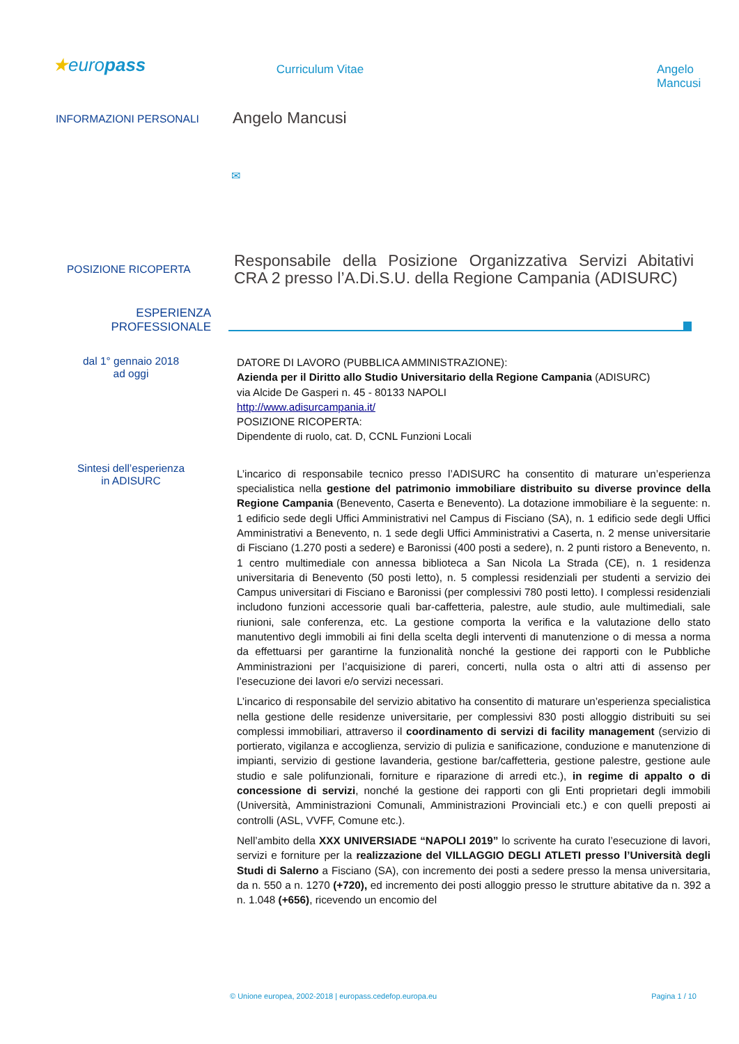★europass
Curriculum Vitae Angelo Mancusi
INFORMAZIONI PERSONALI
Angelo Mancusi
✉
POSIZIONE RICOPERTA
Responsabile della Posizione Organizzativa Servizi Abitativi CRA 2 presso l’A.Di.S.U. della Regione Campania (ADISURC)
ESPERIENZA
PROFESSIONALE
dal 1° gennaio 2018
ad oggi
DATORE DI LAVORO (PUBBLICA AMMINISTRAZIONE):
Azienda per il Diritto allo Studio Universitario della Regione Campania (ADISURC)
via Alcide De Gasperi n. 45 - 80133 NAPOLI
http://www.adisurcampania.it/
POSIZIONE RICOPERTA:
Dipendente di ruolo, cat. D, CCNL Funzioni Locali
Sintesi dell’esperienza
in ADISURC
L’incarico di responsabile tecnico presso l’ADISURC ha consentito di maturare un’esperienza specialistica nella gestione del patrimonio immobiliare distribuito su diverse province della Regione Campania (Benevento, Caserta e Benevento). La dotazione immobiliare è la seguente: n. 1 edificio sede degli Uffici Amministrativi nel Campus di Fisciano (SA), n. 1 edificio sede degli Uffici Amministrativi a Benevento, n. 1 sede degli Uffici Amministrativi a Caserta, n. 2 mense universitarie di Fisciano (1.270 posti a sedere) e Baronissi (400 posti a sedere), n. 2 punti ristoro a Benevento, n. 1 centro multimediale con annessa biblioteca a San Nicola La Strada (CE), n. 1 residenza universitaria di Benevento (50 posti letto), n. 5 complessi residenziali per studenti a servizio dei Campus universitari di Fisciano e Baronissi (per complessivi 780 posti letto). I complessi residenziali includono funzioni accessorie quali bar-caffetteria, palestre, aule studio, aule multimediali, sale riunioni, sale conferenza, etc. La gestione comporta la verifica e la valutazione dello stato manutentivo degli immobili ai fini della scelta degli interventi di manutenzione o di messa a norma da effettuarsi per garantirne la funzionalità nonché la gestione dei rapporti con le Pubbliche Amministrazioni per l’acquisizione di pareri, concerti, nulla osta o altri atti di assenso per l’esecuzione dei lavori e/o servizi necessari.
L’incarico di responsabile del servizio abitativo ha consentito di maturare un’esperienza specialistica nella gestione delle residenze universitarie, per complessivi 830 posti alloggio distribuiti su sei complessi immobiliari, attraverso il coordinamento di servizi di facility management (servizio di portierato, vigilanza e accoglienza, servizio di pulizia e sanificazione, conduzione e manutenzione di impianti, servizio di gestione lavanderia, gestione bar/caffetteria, gestione palestre, gestione aule studio e sale polifunzionali, forniture e riparazione di arredi etc.), in regime di appalto o di concessione di servizi, nonché la gestione dei rapporti con gli Enti proprietari degli immobili (Università, Amministrazioni Comunali, Amministrazioni Provinciali etc.) e con quelli preposti ai controlli (ASL, VVFF, Comune etc.).
Nell’ambito della XXX UNIVERSIADE “NAPOLI 2019” lo scrivente ha curato l’esecuzione di lavori, servizi e forniture per la realizzazione del VILLAGGIO DEGLI ATLETI presso l’Università degli Studi di Salerno a Fisciano (SA), con incremento dei posti a sedere presso la mensa universitaria, da n. 550 a n. 1270 (+720), ed incremento dei posti alloggio presso le strutture abitative da n. 392 a n. 1.048 (+656), ricevendo un encomio del
© Unione europea, 2002-2018 | europass.cedefop.europa.eu Pagina 1 / 10